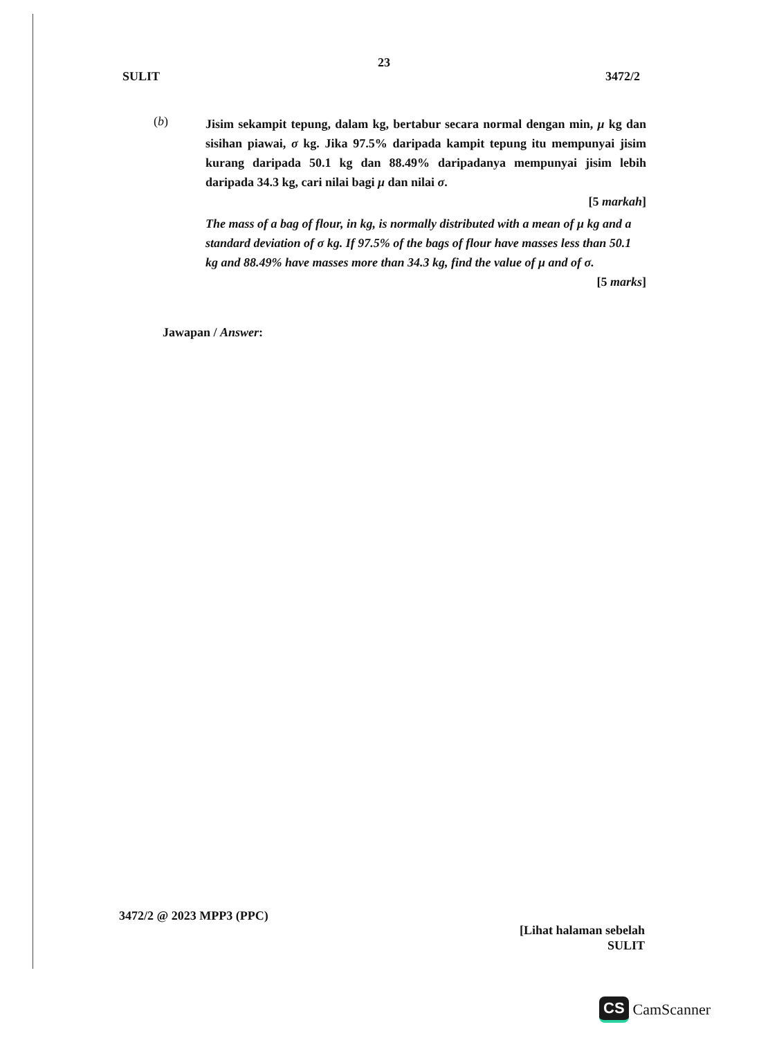23
SULIT 3472/2
(b)
Jisim sekampit tepung, dalam kg, bertabur secara normal dengan min, μ kg dan sisihan piawai, σ kg. Jika 97.5% daripada kampit tepung itu mempunyai jisim kurang daripada 50.1 kg dan 88.49% daripadanya mempunyai jisim lebih daripada 34.3 kg, cari nilai bagi μ dan nilai σ.
[5 markah]
The mass of a bag of flour, in kg, is normally distributed with a mean of μ kg and a standard deviation of σ kg. If 97.5% of the bags of flour have masses less than 50.1 kg and 88.49% have masses more than 34.3 kg, find the value of μ and of σ.
[5 marks]
Jawapan / Answer:
3472/2 @ 2023 MPP3 (PPC)
[Lihat halaman sebelah
SULIT
CS CamScanner